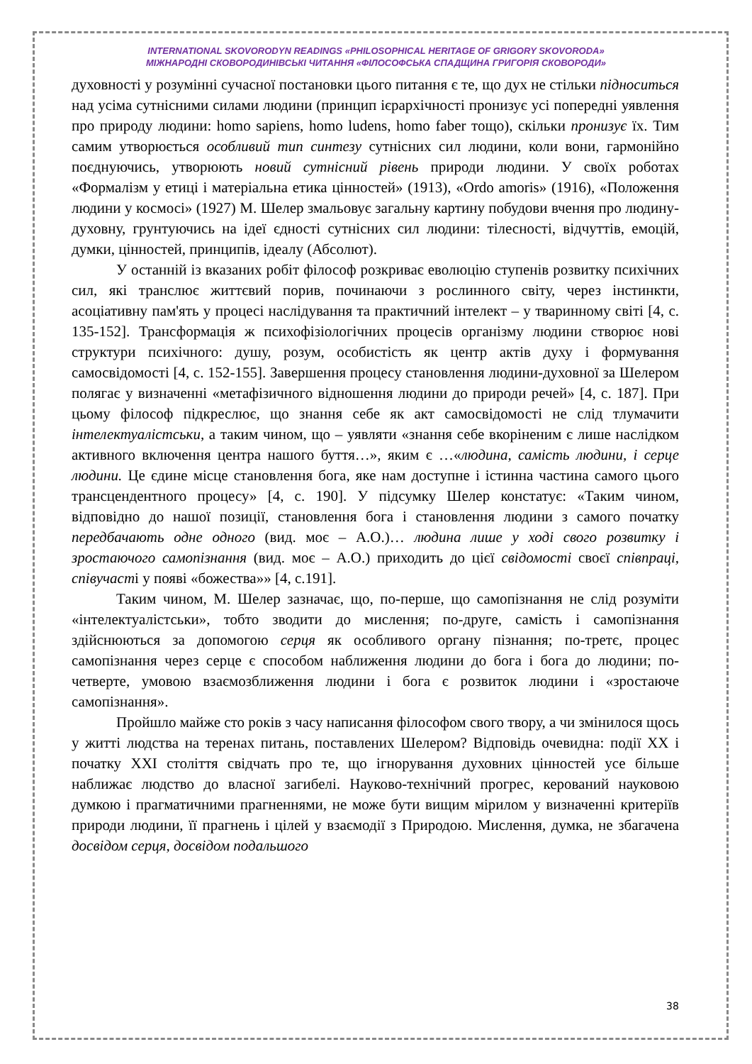INTERNATIONAL SKOVORODYN READINGS «PHILOSOPHICAL HERITAGE OF GRIGORY SKOVORODA»
МІЖНАРОДНІ СКОВОРОДИНІВСЬКІ ЧИТАННЯ «ФІЛОСОФСЬКА СПАДЩИНА ГРИГОРІЯ СКОВОРОДИ»
духовності у розумінні сучасної постановки цього питання є те, що дух не стільки підноситься над усіма сутнісними силами людини (принцип ієрархічності пронизує усі попередні уявлення про природу людини: homo sapiens, homo ludens, homo faber тощо), скільки пронизує їх. Тим самим утворюється особливий тип синтезу сутнісних сил людини, коли вони, гармонійно поєднуючись, утворюють новий сутнісний рівень природи людини. У своїх роботах «Формалізм у етиці і матеріальна етика цінностей» (1913), «Ordo amoris» (1916), «Положення людини у космосі» (1927) М. Шелер змальовує загальну картину побудови вчення про людину-духовну, грунтуючись на ідеї єдності сутнісних сил людини: тілесності, відчуттів, емоцій, думки, цінностей, принципів, ідеалу (Абсолют).
У останній із вказаних робіт філософ розкриває еволюцію ступенів розвитку психічних сил, які транслює життєвий порив, починаючи з рослинного світу, через інстинкти, асоціативну пам'ять у процесі наслідування та практичний інтелект – у тваринному світі [4, с. 135-152]. Трансформація ж психофізіологічних процесів організму людини створює нові структури психічного: душу, розум, особистість як центр актів духу і формування самосвідомості [4, с. 152-155]. Завершення процесу становлення людини-духовної за Шелером полягає у визначенні «метафізичного відношення людини до природи речей» [4, с. 187]. При цьому філософ підкреслює, що знання себе як акт самосвідомості не слід тлумачити інтелектуалістськи, а таким чином, що – уявляти «знання себе вкоріненим є лише наслідком активного включення центра нашого буття…», яким є …«людина, самість людини, і серце людини. Це єдине місце становлення бога, яке нам доступне і істинна частина самого цього трансцендентного процесу» [4, с. 190]. У підсумку Шелер констатує: «Таким чином, відповідно до нашої позиції, становлення бога і становлення людини з самого початку передбачають одне одного (вид. моє – А.О.)… людина лише у ході свого розвитку і зростаючого самопізнання (вид. моє – А.О.) приходить до цієї свідомості своєї співпраці, співучасті у появі «божества»» [4, с.191].
Таким чином, М. Шелер зазначає, що, по-перше, що самопізнання не слід розуміти «інтелектуалістськи», тобто зводити до мислення; по-друге, самість і самопізнання здійснюються за допомогою серця як особливого органу пізнання; по-третє, процес самопізнання через серце є способом наближення людини до бога і бога до людини; по-четверте, умовою взаємозближення людини і бога є розвиток людини і «зростаюче самопізнання».
Пройшло майже сто років з часу написання філософом свого твору, а чи змінилося щось у житті людства на теренах питань, поставлених Шелером? Відповідь очевидна: події ХХ і початку ХХІ століття свідчать про те, що ігнорування духовних цінностей усе більше наближає людство до власної загибелі. Науково-технічний прогрес, керований науковою думкою і прагматичними прагненнями, не може бути вищим мірилом у визначенні критеріїв природи людини, її прагнень і цілей у взаємодії з Природою. Мислення, думка, не збагачена досвідом серця, досвідом подальшого
38